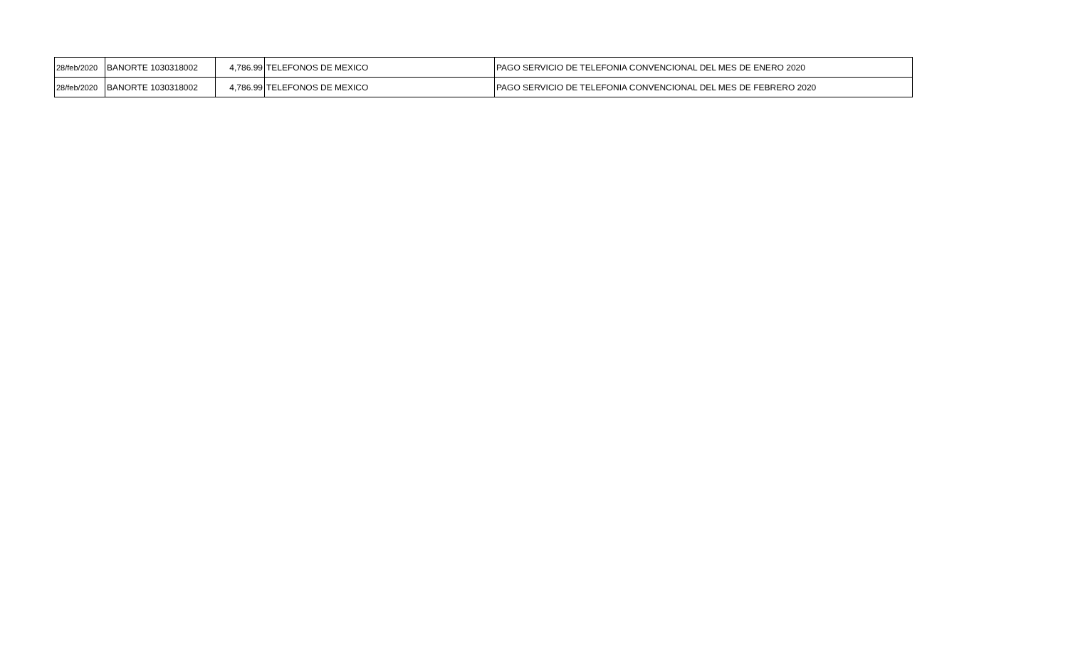| 28/feb/2020 | BANORTE 1030318002 | 4,786.99 | TELEFONOS DE MEXICO | PAGO SERVICIO DE TELEFONIA CONVENCIONAL DEL MES DE ENERO 2020 |
| 28/feb/2020 | BANORTE 1030318002 | 4,786.99 | TELEFONOS DE MEXICO | PAGO SERVICIO DE TELEFONIA CONVENCIONAL DEL MES DE FEBRERO 2020 |